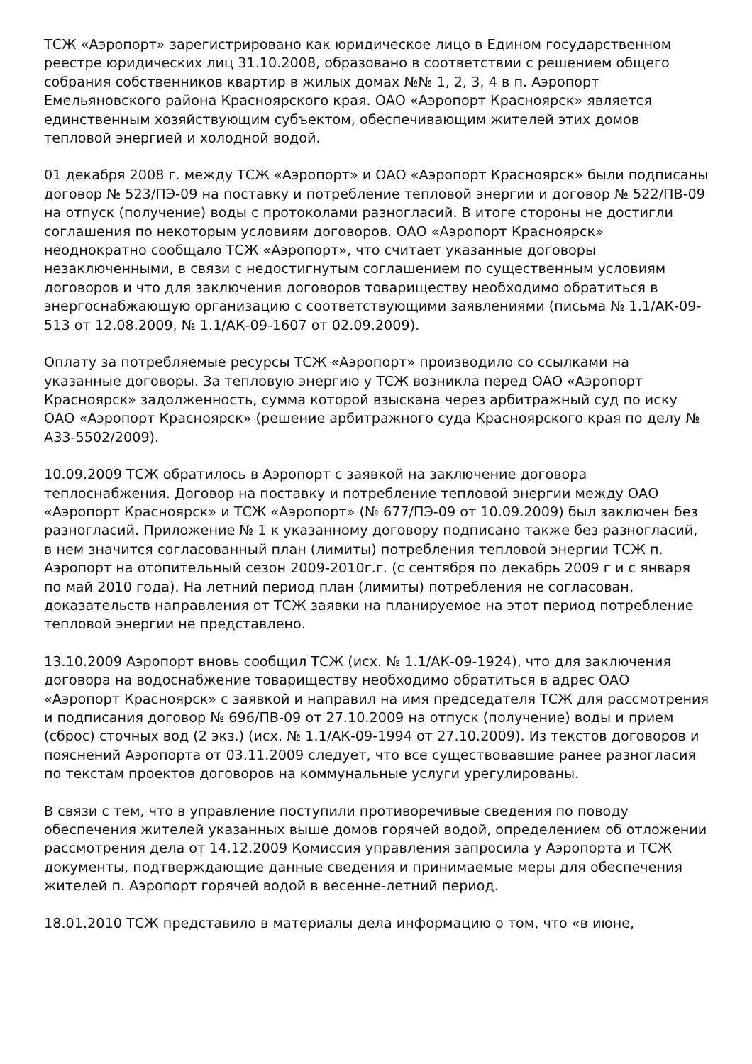ТСЖ «Аэропорт» зарегистрировано как юридическое лицо в Едином государственном реестре юридических лиц 31.10.2008, образовано в соответствии с решением общего собрания собственников квартир в жилых домах №№ 1, 2, 3, 4 в п. Аэропорт Емельяновского района Красноярского края. ОАО «Аэропорт Красноярск» является единственным хозяйствующим субъектом, обеспечивающим жителей этих домов тепловой энергией и холодной водой.
01 декабря 2008 г. между ТСЖ «Аэропорт» и ОАО «Аэропорт Красноярск» были подписаны договор № 523/ПЭ-09 на поставку и потребление тепловой энергии и договор № 522/ПВ-09 на отпуск (получение) воды с протоколами разногласий. В итоге стороны не достигли соглашения по некоторым условиям договоров. ОАО «Аэропорт Красноярск» неоднократно сообщало ТСЖ «Аэропорт», что считает указанные договоры незаключенными, в связи с недостигнутым соглашением по существенным условиям договоров и что для заключения договоров товариществу необходимо обратиться в энергоснабжающую организацию с соответствующими заявлениями (письма № 1.1/АК-09-513 от 12.08.2009, № 1.1/АК-09-1607 от 02.09.2009).
Оплату за потребляемые ресурсы ТСЖ «Аэропорт» производило со ссылками на указанные договоры. За тепловую энергию у ТСЖ возникла перед ОАО «Аэропорт Красноярск» задолженность, сумма которой взыскана через арбитражный суд по иску ОАО «Аэропорт Красноярск» (решение арбитражного суда Красноярского края по делу № А33-5502/2009).
10.09.2009 ТСЖ обратилось в Аэропорт с заявкой на заключение договора теплоснабжения. Договор на поставку и потребление тепловой энергии между ОАО «Аэропорт Красноярск» и ТСЖ «Аэропорт» (№ 677/ПЭ-09 от 10.09.2009) был заключен без разногласий. Приложение № 1 к указанному договору подписано также без разногласий, в нем значится согласованный план (лимиты) потребления тепловой энергии ТСЖ п. Аэропорт на отопительный сезон 2009-2010г.г. (с сентября по декабрь 2009 г и с января по май 2010 года). На летний период план (лимиты) потребления не согласован, доказательств направления от ТСЖ заявки на планируемое на этот период потребление тепловой энергии не представлено.
13.10.2009 Аэропорт вновь сообщил ТСЖ (исх. № 1.1/АК-09-1924), что для заключения договора на водоснабжение товариществу необходимо обратиться в адрес ОАО «Аэропорт Красноярск» с заявкой и направил на имя председателя ТСЖ для рассмотрения и подписания договор № 696/ПВ-09 от 27.10.2009 на отпуск (получение) воды и прием (сброс) сточных вод (2 экз.) (исх. № 1.1/АК-09-1994 от 27.10.2009). Из текстов договоров и пояснений Аэропорта от 03.11.2009 следует, что все существовавшие ранее разногласия по текстам проектов договоров на коммунальные услуги урегулированы.
В связи с тем, что в управление поступили противоречивые сведения по поводу обеспечения жителей указанных выше домов горячей водой, определением об отложении рассмотрения дела от 14.12.2009 Комиссия управления запросила у Аэропорта и ТСЖ документы, подтверждающие данные сведения и принимаемые меры для обеспечения жителей п. Аэропорт горячей водой в весенне-летний период.
18.01.2010 ТСЖ представило в материалы дела информацию о том, что «в июне,